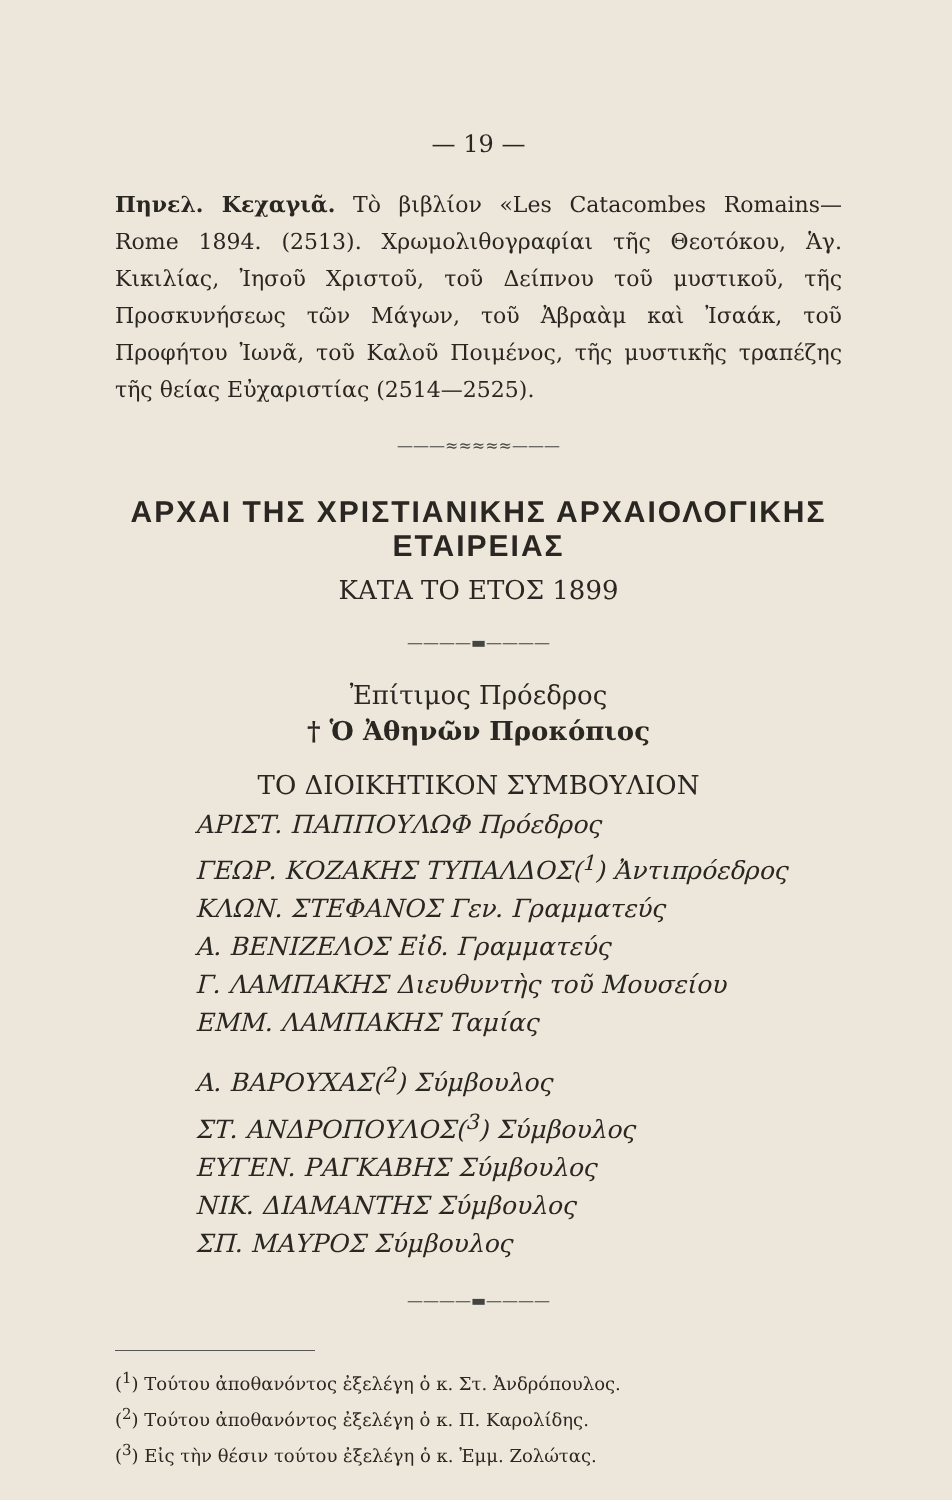— 19 —
Πηνελ. Κεχαγιᾶ. Τὸ βιβλίον «Les Catacombes Romains—Rome 1894. (2513). Χρωμολιθογραφίαι τῆς Θεοτόκου, Ἁγ. Κικιλίας, Ἰησοῦ Χριστοῦ, τοῦ Δείπνου τοῦ μυστικοῦ, τῆς Προσκυνήσεως τῶν Μάγων, τοῦ Ἀβραὰμ καὶ Ἰσαάκ, τοῦ Προφήτου Ἰωνᾶ, τοῦ Καλοῦ Ποιμένος, τῆς μυστικῆς τραπέζης τῆς θείας Εὐχαριστίας (2514—2525).
———≈≈≈≈≈———
ΑΡΧΑΙ ΤΗΣ ΧΡΙΣΤΙΑΝΙΚΗΣ ΑΡΧΑΙΟΛΟΓΙΚΗΣ ΕΤΑΙΡΕΙΑΣ
ΚΑΤΑ ΤΟ ΕΤΟΣ 1899
————▬————
Ἐπίτιμος Πρόεδρος
† Ὁ Ἀθηνῶν Προκόπιος
ΤΟ ΔΙΟΙΚΗΤΙΚΟΝ ΣΥΜΒΟΥΛΙΟΝ
ΑΡΙΣΤ. ΠΑΠΠΟΥΛΩΦ Πρόεδρος
ΓΕΩΡ. ΚΟΖΑΚΗΣ ΤΥΠΑΛΔΟΣ(<sup>1</sup>) Ἀντιπρόεδρος
ΚΛΩΝ. ΣΤΕΦΑΝΟΣ Γεν. Γραμματεύς
Α. ΒΕΝΙΖΕΛΟΣ Εἰδ. Γραμματεύς
Γ. ΛΑΜΠΑΚΗΣ Διευθυντὴς τοῦ Μουσείου
ΕΜΜ. ΛΑΜΠΑΚΗΣ Ταμίας
Α. ΒΑΡΟΥΧΑΣ(<sup>2</sup>) Σύμβουλος
ΣΤ. ΑΝΔΡΟΠΟΥΛΟΣ(<sup>3</sup>) Σύμβουλος
ΕΥΓΕΝ. ΡΑΓΚΑΒΗΣ Σύμβουλος
ΝΙΚ. ΔΙΑΜΑΝΤΗΣ Σύμβουλος
ΣΠ. ΜΑΥΡΟΣ Σύμβουλος
————▬————
(<sup>1</sup>) Τούτου ἀποθανόντος ἐξελέγη ὁ κ. Στ. Ἀνδρόπουλος.
(<sup>2</sup>) Τούτου ἀποθανόντος ἐξελέγη ὁ κ. Π. Καρολίδης.
(<sup>3</sup>) Εἰς τὴν θέσιν τούτου ἐξελέγη ὁ κ. Ἐμμ. Ζολώτας.